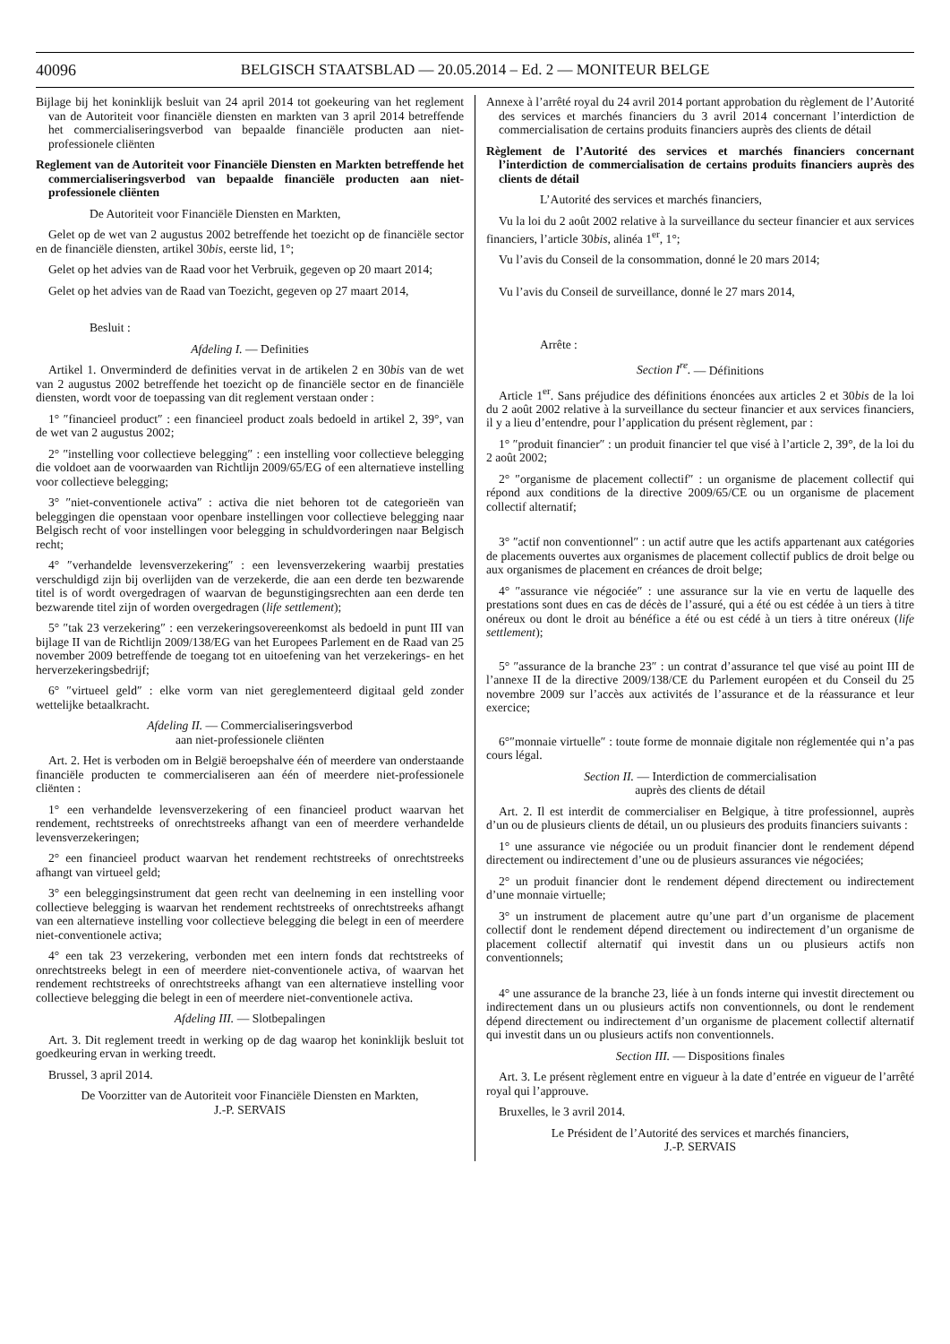40096 BELGISCH STAATSBLAD — 20.05.2014 – Ed. 2 — MONITEUR BELGE
Bijlage bij het koninklijk besluit van 24 april 2014 tot goekeuring van het reglement van de Autoriteit voor financiële diensten en markten van 3 april 2014 betreffende het commercialiseringsverbod van bepaalde financiële producten aan niet-professionele cliënten
Reglement van de Autoriteit voor Financiële Diensten en Markten betreffende het commercialiseringsverbod van bepaalde financiële producten aan niet-professionele cliënten
De Autoriteit voor Financiële Diensten en Markten,
Gelet op de wet van 2 augustus 2002 betreffende het toezicht op de financiële sector en de financiële diensten, artikel 30bis, eerste lid, 1°;
Gelet op het advies van de Raad voor het Verbruik, gegeven op 20 maart 2014;
Gelet op het advies van de Raad van Toezicht, gegeven op 27 maart 2014,
Besluit :
Afdeling I. — Definities
Artikel 1. Onverminderd de definities vervat in de artikelen 2 en 30bis van de wet van 2 augustus 2002 betreffende het toezicht op de financiële sector en de financiële diensten, wordt voor de toepassing van dit reglement verstaan onder :
1° ″financieel product″ : een financieel product zoals bedoeld in artikel 2, 39°, van de wet van 2 augustus 2002;
2° ″instelling voor collectieve belegging″ : een instelling voor collectieve belegging die voldoet aan de voorwaarden van Richtlijn 2009/65/EG of een alternatieve instelling voor collectieve belegging;
3° ″niet-conventionele activa″ : activa die niet behoren tot de categorieën van beleggingen die openstaan voor openbare instellingen voor collectieve belegging naar Belgisch recht of voor instellingen voor belegging in schuldvorderingen naar Belgisch recht;
4° ″verhandelde levensverzekering″ : een levensverzekering waarbij prestaties verschuldigd zijn bij overlijden van de verzekerde, die aan een derde ten bezwarende titel is of wordt overgedragen of waarvan de begunstigingsrechten aan een derde ten bezwarende titel zijn of worden overgedragen (life settlement);
5° ″tak 23 verzekering″ : een verzekeringsovereenkomst als bedoeld in punt III van bijlage II van de Richtlijn 2009/138/EG van het Europees Parlement en de Raad van 25 november 2009 betreffende de toegang tot en uitoefening van het verzekerings- en het herverzekeringsbedrijf;
6° ″virtueel geld″ : elke vorm van niet gereglementeerd digitaal geld zonder wettelijke betaalkracht.
Afdeling II. — Commercialiseringsverbod
aan niet-professionele cliënten
Art. 2. Het is verboden om in België beroepshalve één of meerdere van onderstaande financiële producten te commercialiseren aan één of meerdere niet-professionele cliënten :
1° een verhandelde levensverzekering of een financieel product waarvan het rendement, rechtstreeks of onrechtstreeks afhangt van een of meerdere verhandelde levensverzekeringen;
2° een financieel product waarvan het rendement rechtstreeks of onrechtstreeks afhangt van virtueel geld;
3° een beleggingsinstrument dat geen recht van deelneming in een instelling voor collectieve belegging is waarvan het rendement rechtstreeks of onrechtstreeks afhangt van een alternatieve instelling voor collectieve belegging die belegt in een of meerdere niet-conventionele activa;
4° een tak 23 verzekering, verbonden met een intern fonds dat rechtstreeks of onrechtstreeks belegt in een of meerdere niet-conventionele activa, of waarvan het rendement rechtstreeks of onrechtstreeks afhangt van een alternatieve instelling voor collectieve belegging die belegt in een of meerdere niet-conventionele activa.
Afdeling III. — Slotbepalingen
Art. 3. Dit reglement treedt in werking op de dag waarop het koninklijk besluit tot goedkeuring ervan in werking treedt.
Brussel, 3 april 2014.
De Voorzitter van de Autoriteit voor Financiële Diensten en Markten,
J.-P. SERVAIS
Annexe à l’arrêté royal du 24 avril 2014 portant approbation du règlement de l’Autorité des services et marchés financiers du 3 avril 2014 concernant l’interdiction de commercialisation de certains produits financiers auprès des clients de détail
Règlement de l’Autorité des services et marchés financiers concernant l’interdiction de commercialisation de certains produits financiers auprès des clients de détail
L’Autorité des services et marchés financiers,
Vu la loi du 2 août 2002 relative à la surveillance du secteur financier et aux services financiers, l’article 30bis, alinéa 1<sup>er</sup>, 1°;
Vu l’avis du Conseil de la consommation, donné le 20 mars 2014;
Vu l’avis du Conseil de surveillance, donné le 27 mars 2014,
Arrête :
Section I<sup>re</sup>. — Définitions
Article 1<sup>er</sup>. Sans préjudice des définitions énoncées aux articles 2 et 30bis de la loi du 2 août 2002 relative à la surveillance du secteur financier et aux services financiers, il y a lieu d’entendre, pour l’application du présent règlement, par :
1° ″produit financier″ : un produit financier tel que visé à l’article 2, 39°, de la loi du 2 août 2002;
2° ″organisme de placement collectif″ : un organisme de placement collectif qui répond aux conditions de la directive 2009/65/CE ou un organisme de placement collectif alternatif;
3° ″actif non conventionnel″ : un actif autre que les actifs appartenant aux catégories de placements ouvertes aux organismes de placement collectif publics de droit belge ou aux organismes de placement en créances de droit belge;
4° ″assurance vie négociée″ : une assurance sur la vie en vertu de laquelle des prestations sont dues en cas de décès de l’assuré, qui a été ou est cédée à un tiers à titre onéreux ou dont le droit au bénéfice a été ou est cédé à un tiers à titre onéreux (life settlement);
5° ″assurance de la branche 23″ : un contrat d’assurance tel que visé au point III de l’annexe II de la directive 2009/138/CE du Parlement européen et du Conseil du 25 novembre 2009 sur l’accès aux activités de l’assurance et de la réassurance et leur exercice;
6°″monnaie virtuelle″ : toute forme de monnaie digitale non réglementée qui n’a pas cours légal.
Section II. — Interdiction de commercialisation
auprès des clients de détail
Art. 2. Il est interdit de commercialiser en Belgique, à titre professionnel, auprès d’un ou de plusieurs clients de détail, un ou plusieurs des produits financiers suivants :
1° une assurance vie négociée ou un produit financier dont le rendement dépend directement ou indirectement d’une ou de plusieurs assurances vie négociées;
2° un produit financier dont le rendement dépend directement ou indirectement d’une monnaie virtuelle;
3° un instrument de placement autre qu’une part d’un organisme de placement collectif dont le rendement dépend directement ou indirectement d’un organisme de placement collectif alternatif qui investit dans un ou plusieurs actifs non conventionnels;
4° une assurance de la branche 23, liée à un fonds interne qui investit directement ou indirectement dans un ou plusieurs actifs non conventionnels, ou dont le rendement dépend directement ou indirectement d’un organisme de placement collectif alternatif qui investit dans un ou plusieurs actifs non conventionnels.
Section III. — Dispositions finales
Art. 3. Le présent règlement entre en vigueur à la date d’entrée en vigueur de l’arrêté royal qui l’approuve.
Bruxelles, le 3 avril 2014.
Le Président de l’Autorité des services et marchés financiers,
J.-P. SERVAIS